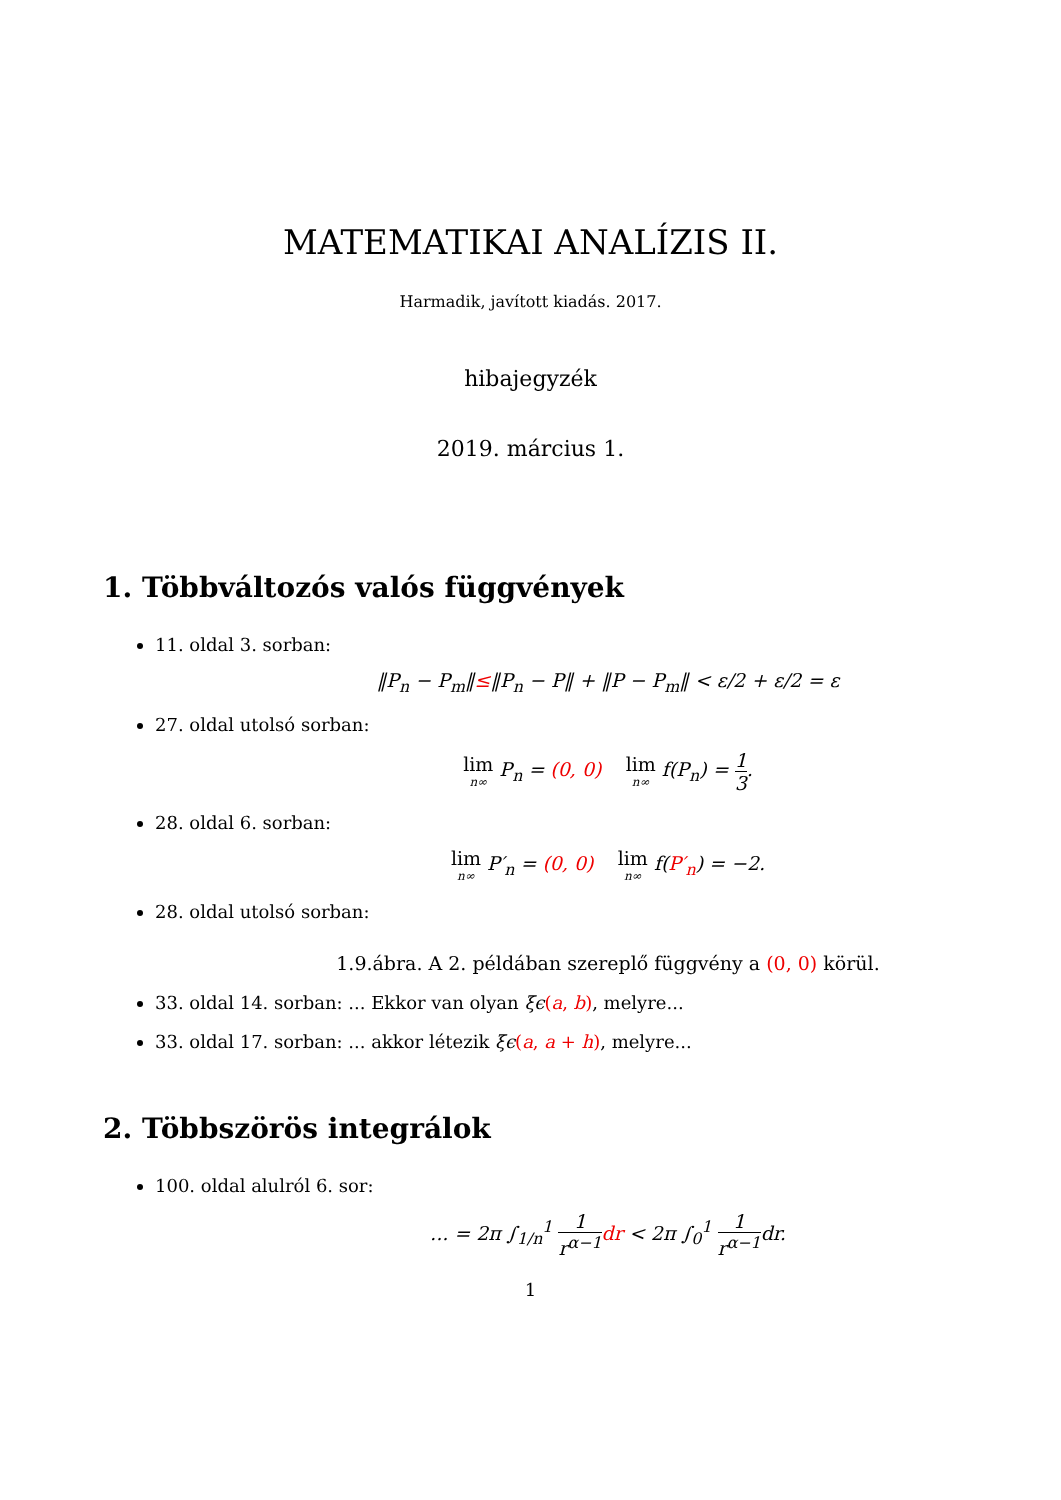MATEMATIKAI ANALÍZIS II.
Harmadik, javított kiadás. 2017.
hibajegyzék
2019. március 1.
1. Többváltozós valós függvények
11. oldal 3. sorban:
‖P<sub>n</sub> − P<sub>m</sub>‖≤‖P<sub>n</sub> − P‖ + ‖P − P<sub>m</sub>‖ < ε/2 + ε/2 = ε
27. oldal utolsó sorban:
lim n∞ P<sub>n</sub> = (0, 0) lim n∞ f(P<sub>n</sub>) = 1 3.
28. oldal 6. sorban:
lim n∞ P′<sub>n</sub> = (0, 0) lim n∞ f(P′<sub>n</sub>) = −2.
28. oldal utolsó sorban:
1.9.ábra. A 2. példában szereplő függvény a (0, 0) körül.
33. oldal 14. sorban: ... Ekkor van olyan ξϵ(a, b), melyre...
33. oldal 17. sorban: ... akkor létezik ξϵ(a, a + h), melyre...
2. Többszörös integrálok
100. oldal alulról 6. sor:
... = 2π ∫<sub>1/n</sub><sup>1</sup> 1 r<sup>α−1</sup> dr < 2π ∫<sub>0</sub><sup>1</sup> 1 r<sup>α−1</sup>dr.
1